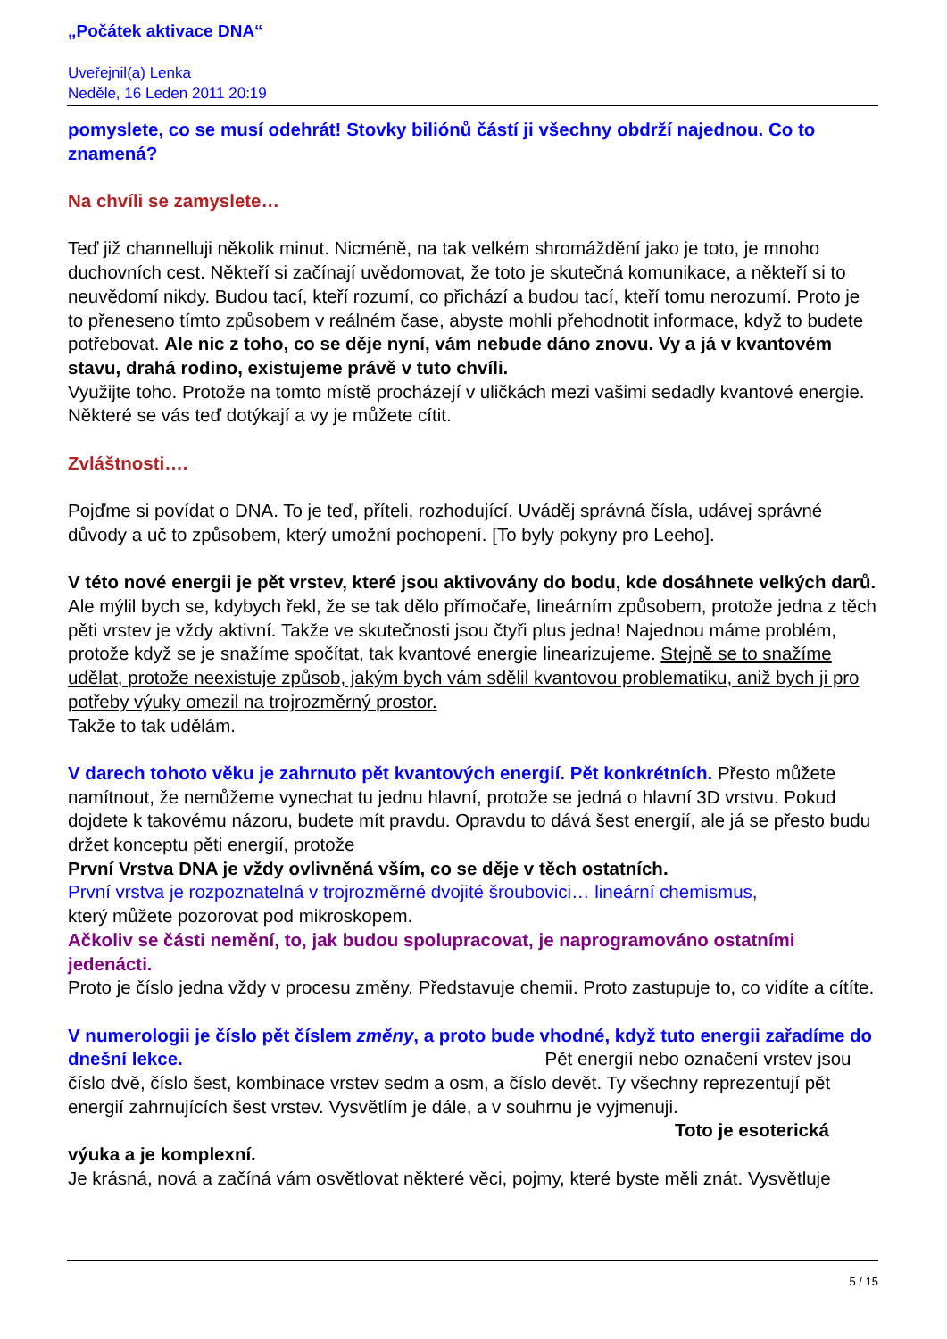„Počátek aktivace DNA“
Uveřejnil(a) Lenka
Neděle, 16 Leden 2011 20:19
pomyslete, co se musí odehrát! Stovky biliónů částí ji všechny obdrží najednou. Co to znamená?
Na chvíli se zamyslete…
Teď již channelluji několik minut. Nicméně, na tak velkém shromáždění jako je toto, je mnoho duchovních cest. Někteří si začínají uvědomovat, že toto je skutečná komunikace, a někteří si to neuvědomí nikdy. Budou tací, kteří rozumí, co přichází a budou tací, kteří tomu nerozumí. Proto je to přeneseno tímto způsobem v reálném čase, abyste mohli přehodnotit informace, když to budete potřebovat. Ale nic z toho, co se děje nyní, vám nebude dáno znovu. Vy a já v kvantovém stavu, drahá rodino, existujeme právě v tuto chvíli.
Využijte toho. Protože na tomto místě procházejí v uličkách mezi vašimi sedadly kvantové energie. Některé se vás teď dotýkají a vy je můžete cítit.
Zvláštnosti….
Pojďme si povídat o DNA. To je teď, příteli, rozhodující. Uváděj správná čísla, udávej správné důvody a uč to způsobem, který umožní pochopení. [To byly pokyny pro Leeho].
V této nové energii je pět vrstev, které jsou aktivovány do bodu, kde dosáhnete velkých darů. Ale mýlil bych se, kdybych řekl, že se tak dělo přímočaře, lineárním způsobem, protože jedna z těch pěti vrstev je vždy aktivní. Takže ve skutečnosti jsou čtyři plus jedna! Najednou máme problém, protože když se je snažíme spočítat, tak kvantové energie linearizujeme. Stejně se to snažíme udělat, protože neexistuje způsob, jakým bych vám sdělil kvantovou problematiku, aniž bych ji pro potřeby výuky omezil na trojrozměrný prostor.
Takže to tak udělám.
V darech tohoto věku je zahrnuto pět kvantových energií. Pět konkrétních. Přesto můžete namítnout, že nemůžeme vynechat tu jednu hlavní, protože se jedná o hlavní 3D vrstvu. Pokud dojdete k takovému názoru, budete mít pravdu. Opravdu to dává šest energií, ale já se přesto budu držet konceptu pěti energií, protože
První Vrstva DNA je vždy ovlivněná vším, co se děje v těch ostatních.
První vrstva je rozpoznatelná v trojrozměrné dvojité šroubovici… lineární chemismus,
který můžete pozorovat pod mikroskopem.
Ačkoliv se části nemění, to, jak budou spolupracovat, je naprogramováno ostatními jedenácti.
Proto je číslo jedna vždy v procesu změny. Představuje chemii. Proto zastupuje to, co vidíte a cítíte.
V numerologii je číslo pět číslem změny, a proto bude vhodné, když tuto energii zařadíme do dnešní lekce. Pět energií nebo označení vrstev jsou číslo dvě, číslo šest, kombinace vrstev sedm a osm, a číslo devět. Ty všechny reprezentují pět energií zahrnujících šest vrstev. Vysvětlím je dále, a v souhrnu je vyjmenuji. Toto je esoterická výuka a je komplexní.
Je krásná, nová a začíná vám osvětlovat některé věci, pojmy, které byste měli znát. Vysvětluje
5 / 15